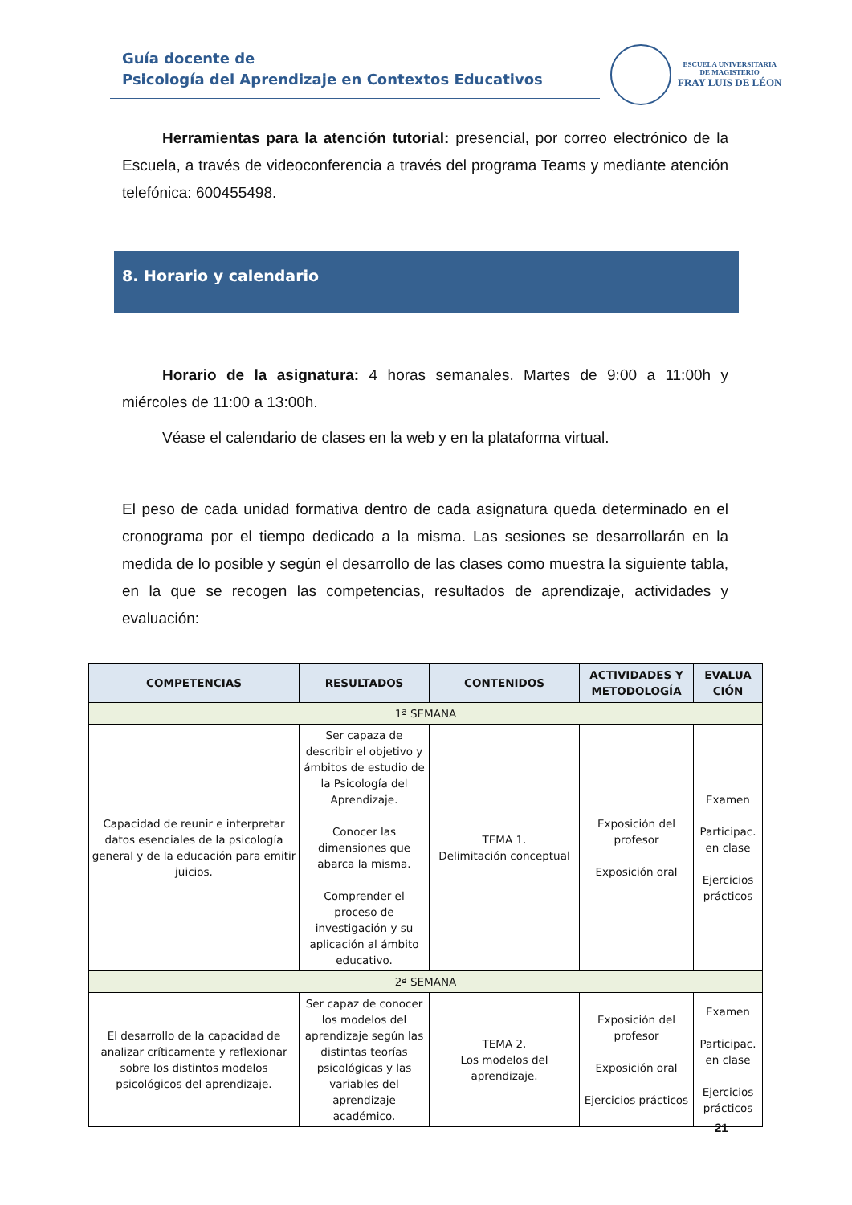Guía docente de
Psicología del Aprendizaje en Contextos Educativos
ESCUELA UNIVERSITARIA
DE MAGISTERIO
FRAY LUIS DE LÉON
Herramientas para la atención tutorial: presencial, por correo electrónico de la Escuela, a través de videoconferencia a través del programa Teams y mediante atención telefónica: 600455498.
8. Horario y calendario
Horario de la asignatura: 4 horas semanales. Martes de 9:00 a 11:00h y miércoles de 11:00 a 13:00h.
Véase el calendario de clases en la web y en la plataforma virtual.
El peso de cada unidad formativa dentro de cada asignatura queda determinado en el cronograma por el tiempo dedicado a la misma. Las sesiones se desarrollarán en la medida de lo posible y según el desarrollo de las clases como muestra la siguiente tabla, en la que se recogen las competencias, resultados de aprendizaje, actividades y evaluación:
| COMPETENCIAS | RESULTADOS | CONTENIDOS | ACTIVIDADES Y METODOLOGÍA | EVALUA CIÓN |
| --- | --- | --- | --- | --- |
| 1ª SEMANA | | | | |
| Capacidad de reunir e interpretar datos esenciales de la psicología general y de la educación para emitir juicios. | Ser capaza de describir el objetivo y ámbitos de estudio de la Psicología del Aprendizaje. Conocer las dimensiones que abarca la misma. Comprender el proceso de investigación y su aplicación al ámbito educativo. | TEMA 1. Delimitación conceptual | Exposición del profesor Exposición oral | Examen Participac. en clase Ejercicios prácticos |
| 2ª SEMANA | | | | |
| El desarrollo de la capacidad de analizar críticamente y reflexionar sobre los distintos modelos psicológicos del aprendizaje. | Ser capaz de conocer los modelos del aprendizaje según las distintas teorías psicológicas y las variables del aprendizaje académico. | TEMA 2. Los modelos del aprendizaje. | Exposición del profesor Exposición oral Ejercicios prácticos | Examen Participac. en clase Ejercicios prácticos |
21